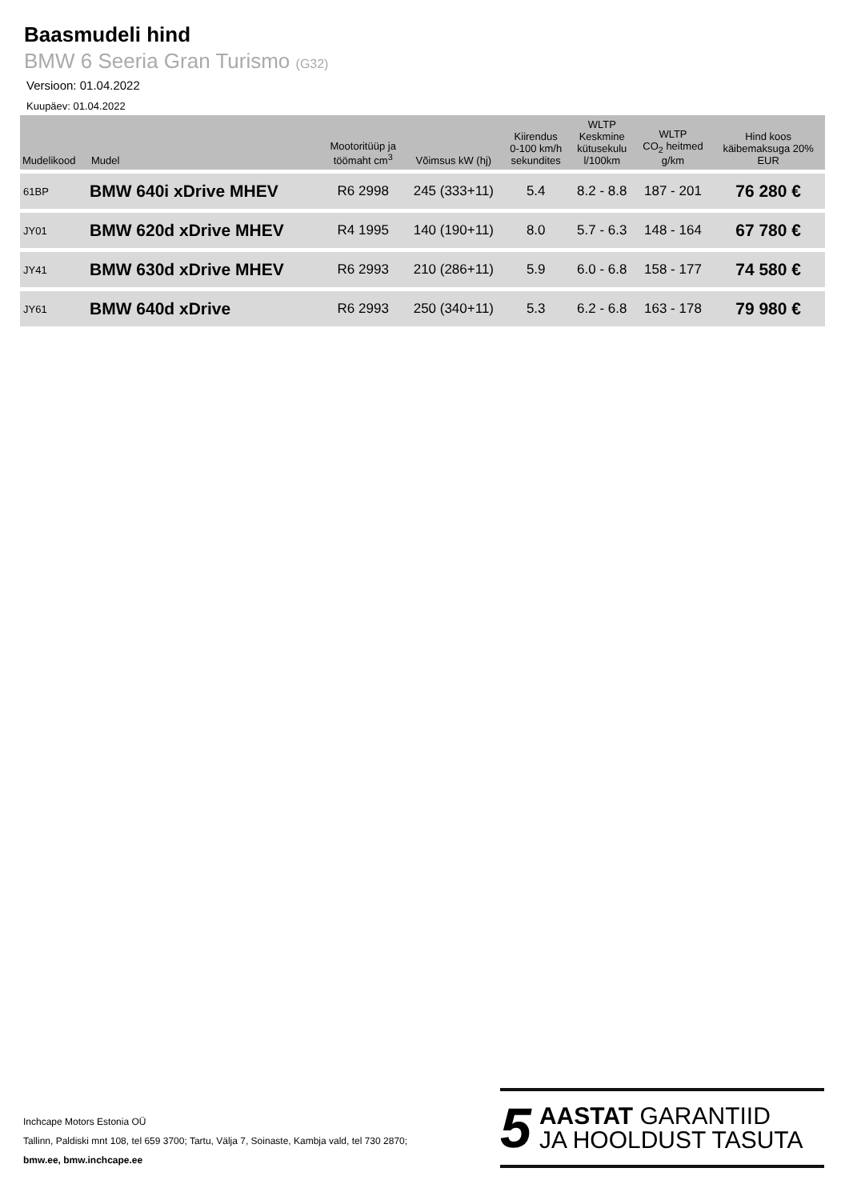Baasmudeli hind
BMW 6 Seeria Gran Turismo (G32)
Versioon: 01.04.2022
Kuupäev: 01.04.2022
| Mudelikood | Mudel | Mootoritüüp ja töömaht cm<sup>3</sup> | Võimsus kW (hj) | Kiirendus 0-100 km/h sekundites | WLTP Keskmine kütusekulu l/100km | WLTP CO<sub>2</sub> heitmed g/km | Hind koos käibemaksuga 20% EUR |
| --- | --- | --- | --- | --- | --- | --- | --- |
| 61BP | BMW 640i xDrive MHEV | R6 2998 | 245 (333+11) | 5.4 | 8.2 - 8.8 | 187 - 201 | 76 280 € |
| JY01 | BMW 620d xDrive MHEV | R4 1995 | 140 (190+11) | 8.0 | 5.7 - 6.3 | 148 - 164 | 67 780 € |
| JY41 | BMW 630d xDrive MHEV | R6 2993 | 210 (286+11) | 5.9 | 6.0 - 6.8 | 158 - 177 | 74 580 € |
| JY61 | BMW 640d xDrive | R6 2993 | 250 (340+11) | 5.3 | 6.2 - 6.8 | 163 - 178 | 79 980 € |
Inchcape Motors Estonia OÜ
Tallinn, Paldiski mnt 108, tel 659 3700; Tartu, Välja 7, Soinaste, Kambja vald, tel 730 2870;
bmw.ee, bmw.inchcape.ee
5
AASTAT GARANTIID
JA HOOLDUST TASUTA